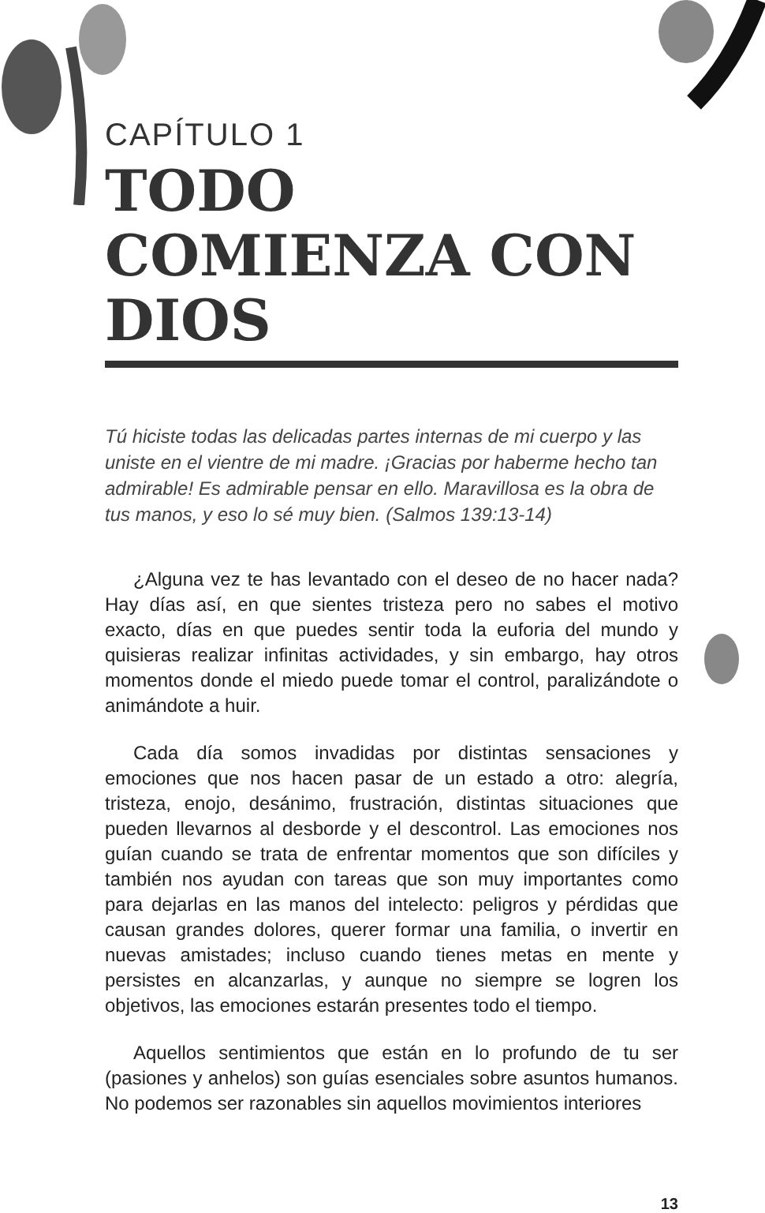CAPÍTULO 1
TODO COMIENZA CON DIOS
Tú hiciste todas las delicadas partes internas de mi cuerpo y las uniste en el vientre de mi madre. ¡Gracias por haberme hecho tan admirable! Es admirable pensar en ello. Maravillosa es la obra de tus manos, y eso lo sé muy bien. (Salmos 139:13-14)
¿Alguna vez te has levantado con el deseo de no hacer nada? Hay días así, en que sientes tristeza pero no sabes el motivo exacto, días en que puedes sentir toda la euforia del mundo y quisieras realizar infinitas actividades, y sin embargo, hay otros momentos donde el miedo puede tomar el control, paralizándote o animándote a huir.
Cada día somos invadidas por distintas sensaciones y emociones que nos hacen pasar de un estado a otro: alegría, tristeza, enojo, desánimo, frustración, distintas situaciones que pueden llevarnos al desborde y el descontrol. Las emociones nos guían cuando se trata de enfrentar momentos que son difíciles y también nos ayudan con tareas que son muy importantes como para dejarlas en las manos del intelecto: peligros y pérdidas que causan grandes dolores, querer formar una familia, o invertir en nuevas amistades; incluso cuando tienes metas en mente y persistes en alcanzarlas, y aunque no siempre se logren los objetivos, las emociones estarán presentes todo el tiempo.
Aquellos sentimientos que están en lo profundo de tu ser (pasiones y anhelos) son guías esenciales sobre asuntos humanos. No podemos ser razonables sin aquellos movimientos interiores
13